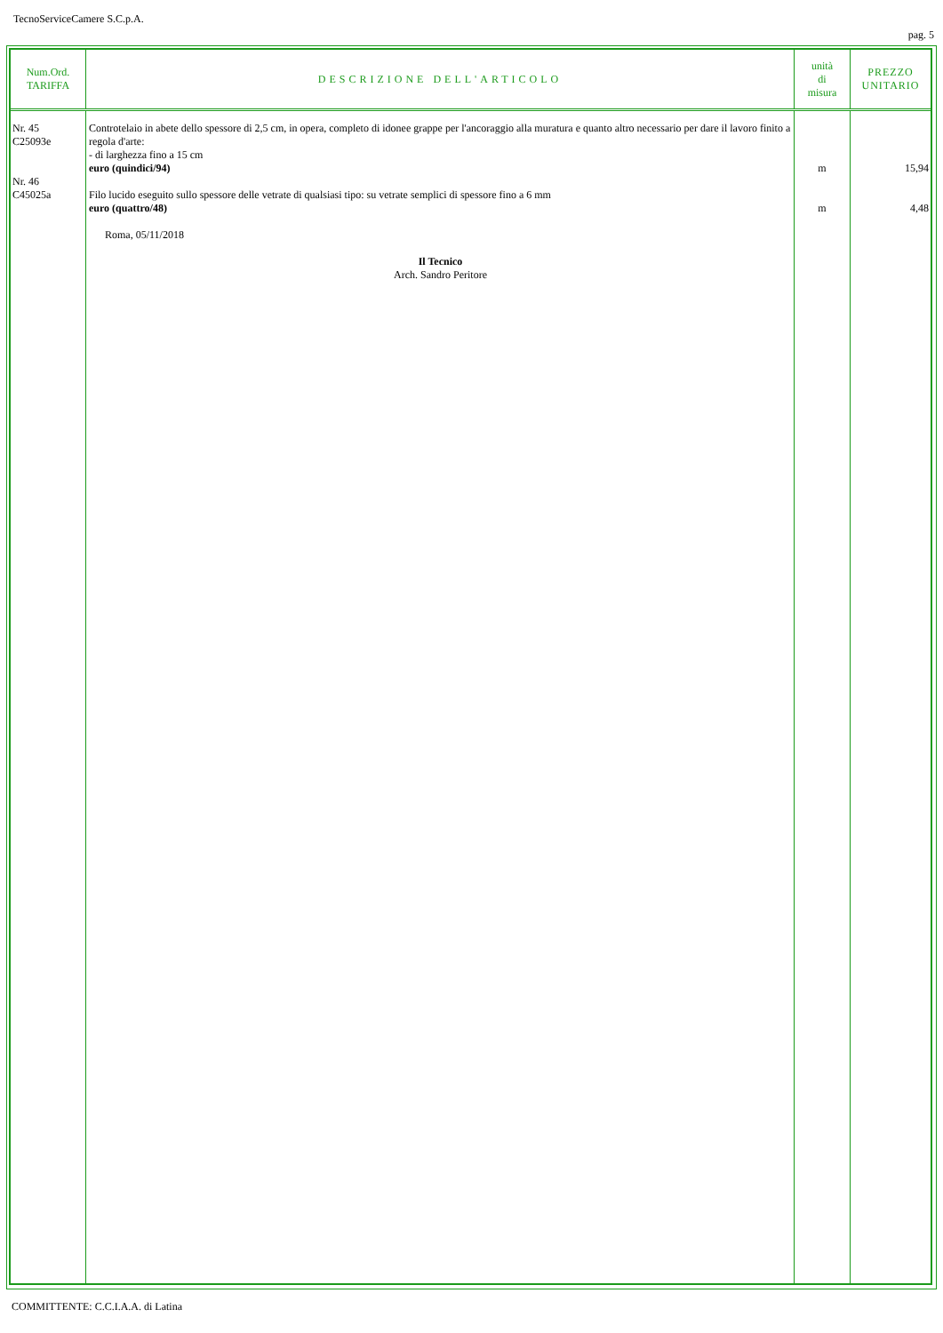TecnoServiceCamere S.C.p.A.
pag. 5
| Num.Ord. TARIFFA | DESCRIZIONE DELL'ARTICOLO | unità di misura | PREZZO UNITARIO |
| --- | --- | --- | --- |
| Nr. 45 C25093e Nr. 46 C45025a | Controtelaio in abete dello spessore di 2,5 cm, in opera, completo di idonee grappe per l'ancoraggio alla muratura e quanto altro necessario per dare il lavoro finito a regola d'arte: - di larghezza fino a 15 cm euro (quindici/94) Filo lucido eseguito sullo spessore delle vetrate di qualsiasi tipo: su vetrate semplici di spessore fino a 6 mm euro (quattro/48) Roma, 05/11/2018 Il Tecnico Arch. Sandro Peritore | m m | 15,94 4,48 |
COMMITTENTE: C.C.I.A.A. di Latina